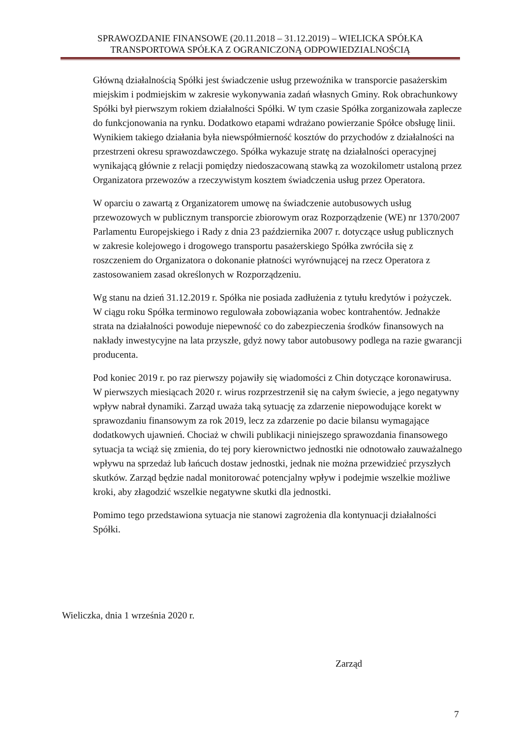SPRAWOZDANIE FINANSOWE (20.11.2018 – 31.12.2019) – WIELICKA SPÓŁKA
TRANSPORTOWA SPÓŁKA Z OGRANICZONĄ ODPOWIEDZIALNOŚCIĄ
Główną działalnością Spółki jest świadczenie usług przewoźnika w transporcie pasażerskim miejskim i podmiejskim w zakresie wykonywania zadań własnych Gminy. Rok obrachunkowy Spółki był pierwszym rokiem działalności Spółki. W tym czasie Spółka zorganizowała zaplecze do funkcjonowania na rynku. Dodatkowo etapami wdrażano powierzanie Spółce obsługę linii. Wynikiem takiego działania była niewspółmierność kosztów do przychodów z działalności na przestrzeni okresu sprawozdawczego. Spółka wykazuje stratę na działalności operacyjnej wynikającą głównie z relacji pomiędzy niedoszacowaną stawką za wozokilometr ustaloną przez Organizatora przewozów a rzeczywistym kosztem świadczenia usług przez Operatora.
W oparciu o zawartą z Organizatorem umowę na świadczenie autobusowych usług przewozowych w publicznym transporcie zbiorowym oraz Rozporządzenie (WE) nr 1370/2007 Parlamentu Europejskiego i Rady z dnia 23 października 2007 r. dotyczące usług publicznych w zakresie kolejowego i drogowego transportu pasażerskiego Spółka zwróciła się z roszczeniem do Organizatora o dokonanie płatności wyrównującej na rzecz Operatora z zastosowaniem zasad określonych w Rozporządzeniu.
Wg stanu na dzień 31.12.2019 r. Spółka nie posiada zadłużenia z tytułu kredytów i pożyczek. W ciągu roku Spółka terminowo regulowała zobowiązania wobec kontrahentów. Jednakże strata na działalności powoduje niepewność co do zabezpieczenia środków finansowych na nakłady inwestycyjne na lata przyszłe, gdyż nowy tabor autobusowy podlega na razie gwarancji producenta.
Pod koniec 2019 r. po raz pierwszy pojawiły się wiadomości z Chin dotyczące koronawirusa. W pierwszych miesiącach 2020 r. wirus rozprzestrzenił się na całym świecie, a jego negatywny wpływ nabrał dynamiki. Zarząd uważa taką sytuację za zdarzenie niepowodujące korekt w sprawozdaniu finansowym za rok 2019, lecz za zdarzenie po dacie bilansu wymagające dodatkowych ujawnień. Chociaż w chwili publikacji niniejszego sprawozdania finansowego sytuacja ta wciąż się zmienia, do tej pory kierownictwo jednostki nie odnotowało zauważalnego wpływu na sprzedaż lub łańcuch dostaw jednostki, jednak nie można przewidzieć przyszłych skutków. Zarząd będzie nadal monitorować potencjalny wpływ i podejmie wszelkie możliwe kroki, aby złagodzić wszelkie negatywne skutki dla jednostki.
Pomimo tego przedstawiona sytuacja nie stanowi zagrożenia dla kontynuacji działalności Spółki.
Wieliczka, dnia 1 września 2020 r.
Zarząd
7